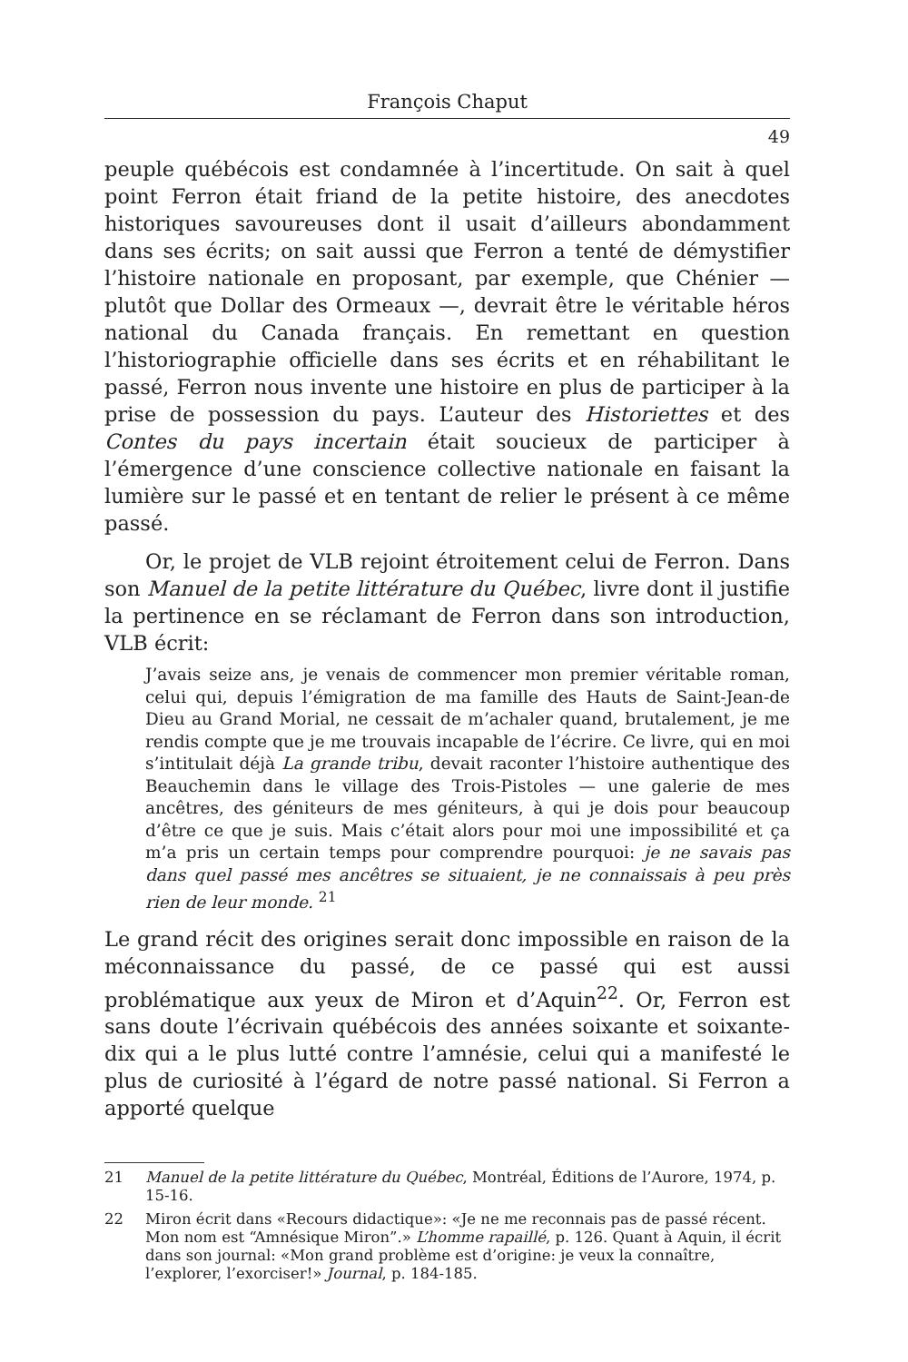François Chaput
49
peuple québécois est condamnée à l’incertitude. On sait à quel point Ferron était friand de la petite histoire, des anecdotes historiques savoureuses dont il usait d’ailleurs abondamment dans ses écrits; on sait aussi que Ferron a tenté de démystifier l’histoire nationale en proposant, par exemple, que Chénier — plutôt que Dollar des Ormeaux —, devrait être le véritable héros national du Canada français. En remettant en question l’historiographie officielle dans ses écrits et en réhabilitant le passé, Ferron nous invente une histoire en plus de participer à la prise de possession du pays. L’auteur des Historiettes et des Contes du pays incertain était soucieux de participer à l’émergence d’une conscience collective nationale en faisant la lumière sur le passé et en tentant de relier le présent à ce même passé.
Or, le projet de VLB rejoint étroitement celui de Ferron. Dans son Manuel de la petite littérature du Québec, livre dont il justifie la pertinence en se réclamant de Ferron dans son introduction, VLB écrit:
J’avais seize ans, je venais de commencer mon premier véritable roman, celui qui, depuis l’émigration de ma famille des Hauts de Saint-Jean-de Dieu au Grand Morial, ne cessait de m’achaler quand, brutalement, je me rendis compte que je me trouvais incapable de l’écrire. Ce livre, qui en moi s’intitulait déjà La grande tribu, devait raconter l’histoire authentique des Beauchemin dans le village des Trois-Pistoles — une galerie de mes ancêtres, des géniteurs de mes géniteurs, à qui je dois pour beaucoup d’être ce que je suis. Mais c’était alors pour moi une impossibilité et ça m’a pris un certain temps pour comprendre pourquoi: je ne savais pas dans quel passé mes ancêtres se situaient, je ne connaissais à peu près rien de leur monde. <sup>21</sup>
Le grand récit des origines serait donc impossible en raison de la méconnaissance du passé, de ce passé qui est aussi problématique aux yeux de Miron et d’Aquin<sup>22</sup>. Or, Ferron est sans doute l’écrivain québécois des années soixante et soixante-dix qui a le plus lutté contre l’amnésie, celui qui a manifesté le plus de curiosité à l’égard de notre passé national. Si Ferron a apporté quelque
21 Manuel de la petite littérature du Québec, Montréal, Éditions de l’Aurore, 1974, p. 15-16.
22 Miron écrit dans «Recours didactique»: «Je ne me reconnais pas de passé récent. Mon nom est “Amnésique Miron”.» L’homme rapaillé, p. 126. Quant à Aquin, il écrit dans son journal: «Mon grand problème est d’origine: je veux la connaître, l’explorer, l’exorciser!» Journal, p. 184-185.